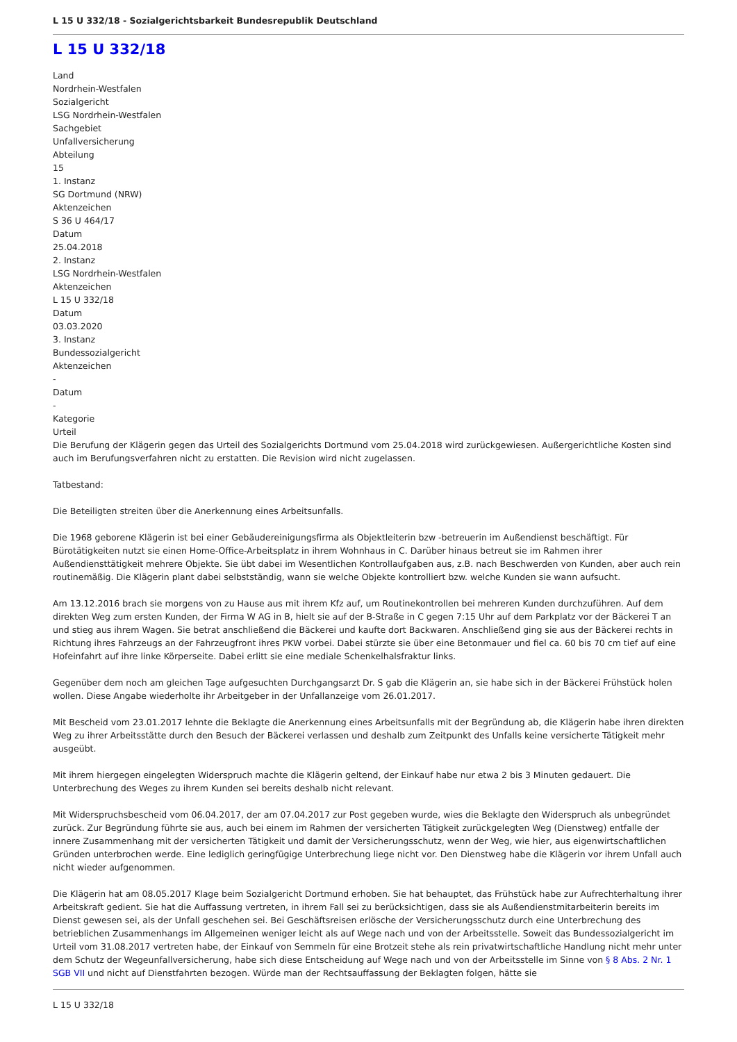L 15 U 332/18 - Sozialgerichtsbarkeit Bundesrepublik Deutschland
L 15 U 332/18
Land
Nordrhein-Westfalen
Sozialgericht
LSG Nordrhein-Westfalen
Sachgebiet
Unfallversicherung
Abteilung
15
1. Instanz
SG Dortmund (NRW)
Aktenzeichen
S 36 U 464/17
Datum
25.04.2018
2. Instanz
LSG Nordrhein-Westfalen
Aktenzeichen
L 15 U 332/18
Datum
03.03.2020
3. Instanz
Bundessozialgericht
Aktenzeichen
-
Datum
-
Kategorie
Urteil
Die Berufung der Klägerin gegen das Urteil des Sozialgerichts Dortmund vom 25.04.2018 wird zurückgewiesen. Außergerichtliche Kosten sind auch im Berufungsverfahren nicht zu erstatten. Die Revision wird nicht zugelassen.
Tatbestand:
Die Beteiligten streiten über die Anerkennung eines Arbeitsunfalls.
Die 1968 geborene Klägerin ist bei einer Gebäudereinigungsfirma als Objektleiterin bzw -betreuerin im Außendienst beschäftigt. Für Bürotätigkeiten nutzt sie einen Home-Office-Arbeitsplatz in ihrem Wohnhaus in C. Darüber hinaus betreut sie im Rahmen ihrer Außendiensttätigkeit mehrere Objekte. Sie übt dabei im Wesentlichen Kontrollaufgaben aus, z.B. nach Beschwerden von Kunden, aber auch rein routinemäßig. Die Klägerin plant dabei selbstständig, wann sie welche Objekte kontrolliert bzw. welche Kunden sie wann aufsucht.
Am 13.12.2016 brach sie morgens von zu Hause aus mit ihrem Kfz auf, um Routinekontrollen bei mehreren Kunden durchzuführen. Auf dem direkten Weg zum ersten Kunden, der Firma W AG in B, hielt sie auf der B-Straße in C gegen 7:15 Uhr auf dem Parkplatz vor der Bäckerei T an und stieg aus ihrem Wagen. Sie betrat anschließend die Bäckerei und kaufte dort Backwaren. Anschließend ging sie aus der Bäckerei rechts in Richtung ihres Fahrzeugs an der Fahrzeugfront ihres PKW vorbei. Dabei stürzte sie über eine Betonmauer und fiel ca. 60 bis 70 cm tief auf eine Hofeinfahrt auf ihre linke Körperseite. Dabei erlitt sie eine mediale Schenkelhalsfraktur links.
Gegenüber dem noch am gleichen Tage aufgesuchten Durchgangsarzt Dr. S gab die Klägerin an, sie habe sich in der Bäckerei Frühstück holen wollen. Diese Angabe wiederholte ihr Arbeitgeber in der Unfallanzeige vom 26.01.2017.
Mit Bescheid vom 23.01.2017 lehnte die Beklagte die Anerkennung eines Arbeitsunfalls mit der Begründung ab, die Klägerin habe ihren direkten Weg zu ihrer Arbeitsstätte durch den Besuch der Bäckerei verlassen und deshalb zum Zeitpunkt des Unfalls keine versicherte Tätigkeit mehr ausgeübt.
Mit ihrem hiergegen eingelegten Widerspruch machte die Klägerin geltend, der Einkauf habe nur etwa 2 bis 3 Minuten gedauert. Die Unterbrechung des Weges zu ihrem Kunden sei bereits deshalb nicht relevant.
Mit Widerspruchsbescheid vom 06.04.2017, der am 07.04.2017 zur Post gegeben wurde, wies die Beklagte den Widerspruch als unbegründet zurück. Zur Begründung führte sie aus, auch bei einem im Rahmen der versicherten Tätigkeit zurückgelegten Weg (Dienstweg) entfalle der innere Zusammenhang mit der versicherten Tätigkeit und damit der Versicherungsschutz, wenn der Weg, wie hier, aus eigenwirtschaftlichen Gründen unterbrochen werde. Eine lediglich geringfügige Unterbrechung liege nicht vor. Den Dienstweg habe die Klägerin vor ihrem Unfall auch nicht wieder aufgenommen.
Die Klägerin hat am 08.05.2017 Klage beim Sozialgericht Dortmund erhoben. Sie hat behauptet, das Frühstück habe zur Aufrechterhaltung ihrer Arbeitskraft gedient. Sie hat die Auffassung vertreten, in ihrem Fall sei zu berücksichtigen, dass sie als Außendienstmitarbeiterin bereits im Dienst gewesen sei, als der Unfall geschehen sei. Bei Geschäftsreisen erlösche der Versicherungsschutz durch eine Unterbrechung des betrieblichen Zusammenhangs im Allgemeinen weniger leicht als auf Wege nach und von der Arbeitsstelle. Soweit das Bundessozialgericht im Urteil vom 31.08.2017 vertreten habe, der Einkauf von Semmeln für eine Brotzeit stehe als rein privatwirtschaftliche Handlung nicht mehr unter dem Schutz der Wegeunfallversicherung, habe sich diese Entscheidung auf Wege nach und von der Arbeitsstelle im Sinne von § 8 Abs. 2 Nr. 1 SGB VII und nicht auf Dienstfahrten bezogen. Würde man der Rechtsauffassung der Beklagten folgen, hätte sie
L 15 U 332/18